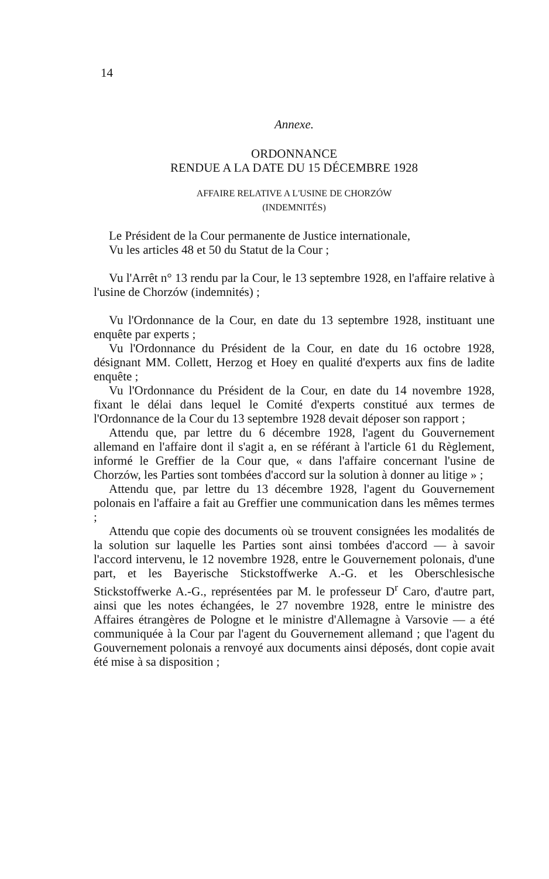14
Annexe.
ORDONNANCE
RENDUE A LA DATE DU 15 DÉCEMBRE 1928
AFFAIRE RELATIVE A L'USINE DE CHORZÓW
(INDEMNITÉS)
Le Président de la Cour permanente de Justice internationale,
Vu les articles 48 et 50 du Statut de la Cour ;
Vu l'Arrêt n° 13 rendu par la Cour, le 13 septembre 1928, en l'affaire relative à l'usine de Chorzów (indemnités) ;
Vu l'Ordonnance de la Cour, en date du 13 septembre 1928, instituant une enquête par experts ;
Vu l'Ordonnance du Président de la Cour, en date du 16 octobre 1928, désignant MM. Collett, Herzog et Hoey en qualité d'experts aux fins de ladite enquête ;
Vu l'Ordonnance du Président de la Cour, en date du 14 novembre 1928, fixant le délai dans lequel le Comité d'experts constitué aux termes de l'Ordonnance de la Cour du 13 septembre 1928 devait déposer son rapport ;
Attendu que, par lettre du 6 décembre 1928, l'agent du Gouvernement allemand en l'affaire dont il s'agit a, en se référant à l'article 61 du Règlement, informé le Greffier de la Cour que, « dans l'affaire concernant l'usine de Chorzów, les Parties sont tombées d'accord sur la solution à donner au litige » ;
Attendu que, par lettre du 13 décembre 1928, l'agent du Gouvernement polonais en l'affaire a fait au Greffier une communication dans les mêmes termes ;
Attendu que copie des documents où se trouvent consignées les modalités de la solution sur laquelle les Parties sont ainsi tombées d'accord — à savoir l'accord intervenu, le 12 novembre 1928, entre le Gouvernement polonais, d'une part, et les Bayerische Stickstoffwerke A.-G. et les Oberschlesische Stickstoffwerke A.-G., représentées par M. le professeur D<sup>r</sup> Caro, d'autre part, ainsi que les notes échangées, le 27 novembre 1928, entre le ministre des Affaires étrangères de Pologne et le ministre d'Allemagne à Varsovie — a été communiquée à la Cour par l'agent du Gouvernement allemand ; que l'agent du Gouvernement polonais a renvoyé aux documents ainsi déposés, dont copie avait été mise à sa disposition ;